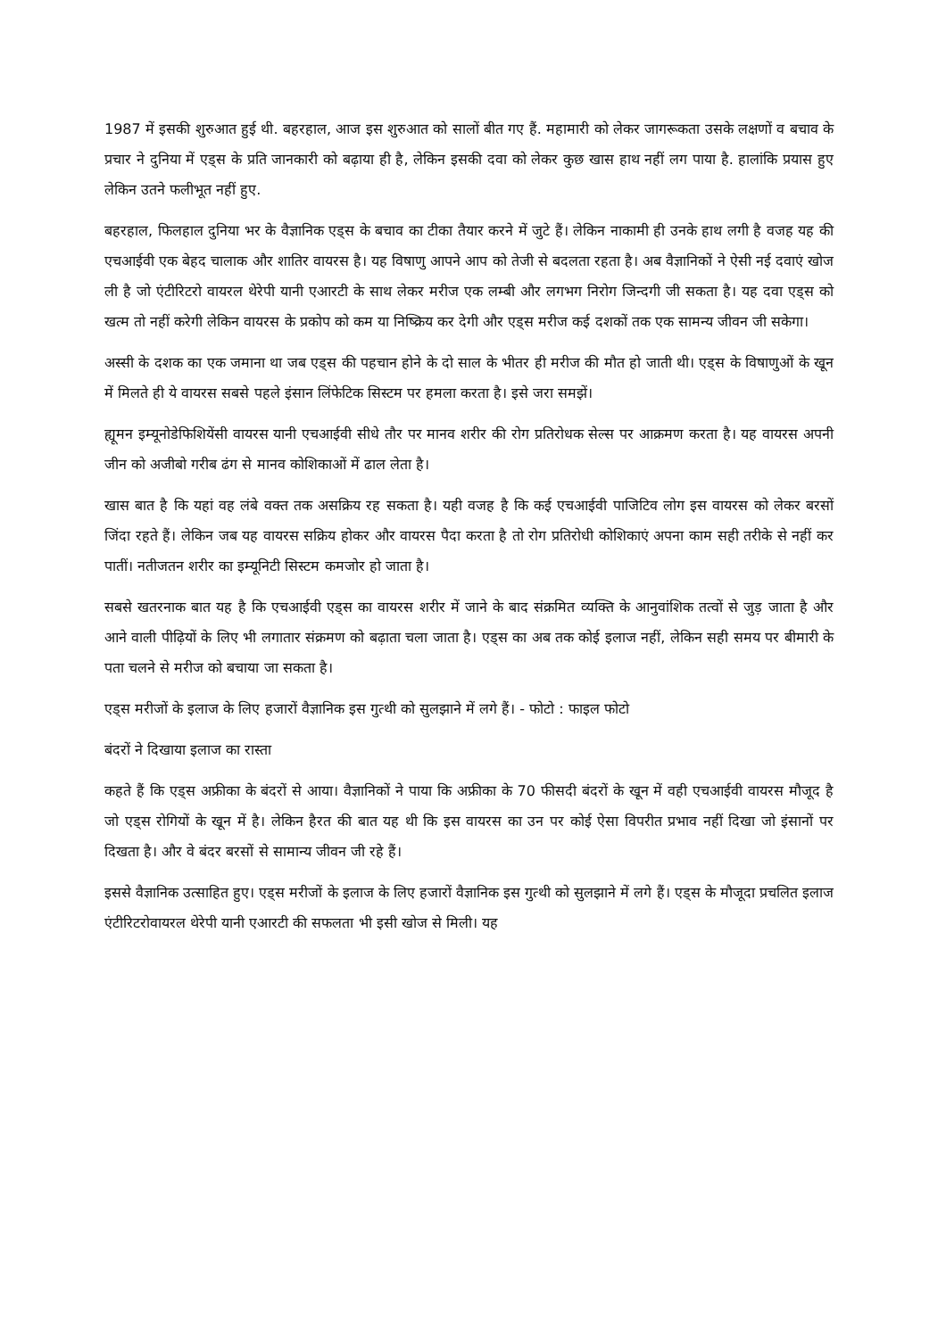1987 में इसकी शुरुआत हुई थी. बहरहाल, आज इस शुरुआत को सालों बीत गए हैं. महामारी को लेकर जागरूकता उसके लक्षणों व बचाव के प्रचार ने दुनिया में एड्स के प्रति जानकारी को बढ़ाया ही है, लेकिन इसकी दवा को लेकर कुछ खास हाथ नहीं लग पाया है. हालांकि प्रयास हुए लेकिन उतने फलीभूत नहीं हुए.
बहरहाल, फिलहाल दुनिया भर के वैज्ञानिक एड्स के बचाव का टीका तैयार करने में जुटे हैं। लेकिन नाकामी ही उनके हाथ लगी है वजह यह की एचआईवी एक बेहद चालाक और शातिर वायरस है। यह विषाणु आपने आप को तेजी से बदलता रहता है। अब वैज्ञानिकों ने ऐसी नई दवाएं खोज ली है जो एंटीरिटरो वायरल थेरेपी यानी एआरटी के साथ लेकर मरीज एक लम्बी और लगभग निरोग जिन्दगी जी सकता है। यह दवा एड्स को खत्म तो नहीं करेगी लेकिन वायरस के प्रकोप को कम या निष्क्रिय कर देगी और एड्स मरीज कई दशकों तक एक सामन्य जीवन जी सकेगा।
अस्सी के दशक का एक जमाना था जब एड्स की पहचान होने के दो साल के भीतर ही मरीज की मौत हो जाती थी। एड्स के विषाणुओं के खून में मिलते ही ये वायरस सबसे पहले इंसान लिंफेटिक सिस्टम पर हमला करता है। इसे जरा समझें।
ह्यूमन इम्यूनोडेफिशियेंसी वायरस यानी एचआईवी सीधे तौर पर मानव शरीर की रोग प्रतिरोधक सेल्स पर आक्रमण करता है। यह वायरस अपनी जीन को अजीबो गरीब ढंग से मानव कोशिकाओं में ढाल लेता है।
खास बात है कि यहां वह लंबे वक्त तक असक्रिय रह सकता है। यही वजह है कि कई एचआईवी पाजिटिव लोग इस वायरस को लेकर बरसों जिंदा रहते हैं। लेकिन जब यह वायरस सक्रिय होकर और वायरस पैदा करता है तो रोग प्रतिरोधी कोशिकाएं अपना काम सही तरीके से नहीं कर पातीं। नतीजतन शरीर का इम्यूनिटी सिस्टम कमजोर हो जाता है।
सबसे खतरनाक बात यह है कि एचआईवी एड्स का वायरस शरीर में जाने के बाद संक्रमित व्यक्ति के आनुवांशिक तत्वों से जुड़ जाता है और आने वाली पीढ़ियों के लिए भी लगातार संक्रमण को बढ़ाता चला जाता है। एड्स का अब तक कोई इलाज नहीं, लेकिन सही समय पर बीमारी के पता चलने से मरीज को बचाया जा सकता है।
एड्स मरीजों के इलाज के लिए हजारों वैज्ञानिक इस गुत्थी को सुलझाने में लगे हैं। - फोटो : फाइल फोटो
बंदरों ने दिखाया इलाज का रास्ता
कहते हैं कि एड्स अफ्रीका के बंदरों से आया। वैज्ञानिकों ने पाया कि अफ्रीका के 70 फीसदी बंदरों के खून में वही एचआईवी वायरस मौजूद है जो एड्स रोगियों के खून में है। लेकिन हैरत की बात यह थी कि इस वायरस का उन पर कोई ऐसा विपरीत प्रभाव नहीं दिखा जो इंसानों पर दिखता है। और वे बंदर बरसों से सामान्य जीवन जी रहे हैं।
इससे वैज्ञानिक उत्साहित हुए। एड्स मरीजों के इलाज के लिए हजारों वैज्ञानिक इस गुत्थी को सुलझाने में लगे हैं। एड्स के मौजूदा प्रचलित इलाज एंटीरिटरोवायरल थेरेपी यानी एआरटी की सफलता भी इसी खोज से मिली। यह